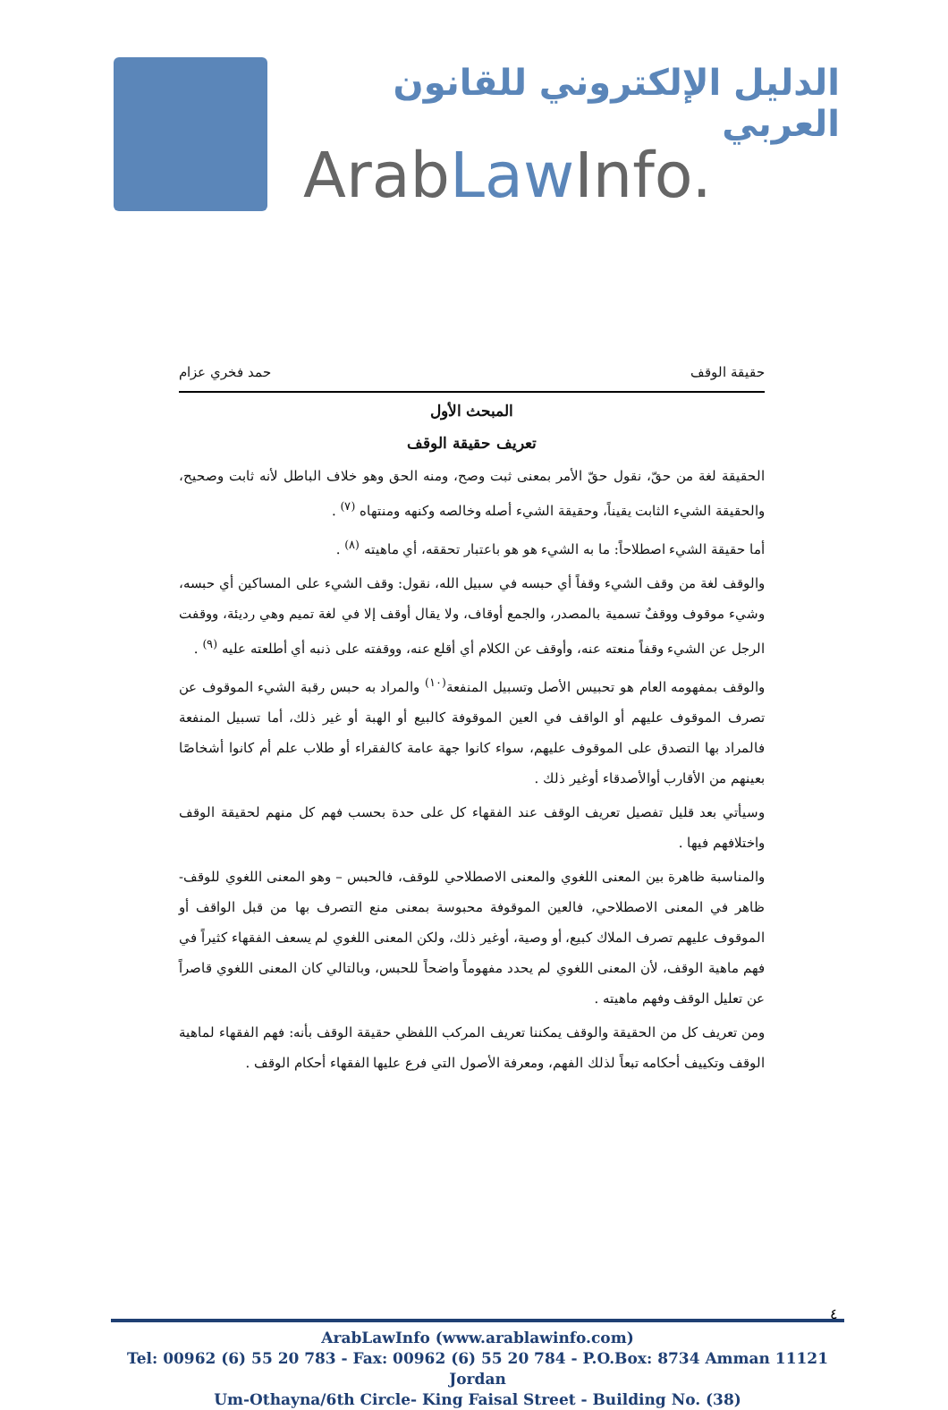الدليل الإلكتروني للقانون العربي
ArabLaw Info.
حقيقة الوقف حمد فخري عزام
المبحث الأول
تعريف حقيقة الوقف
الحقيقة لغة من حقّ، نقول حقّ الأمر بمعنى ثبت وصح، ومنه الحق وهو خلاف الباطل لأنه ثابت وصحيح، والحقيقة الشيء الثابت يقيناً، وحقيقة الشيء أصله وخالصه وكنهه ومنتهاه <sup>(٧)</sup> .
أما حقيقة الشيء اصطلاحاً: ما به الشيء هو هو باعتبار تحققه، أي ماهيته <sup>(٨)</sup> .
والوقف لغة من وقف الشيء وقفاً أي حبسه في سبيل الله، نقول: وقف الشيء على المساكين أي حبسه، وشيء موقوف ووقفٌ تسمية بالمصدر، والجمع أوقاف، ولا يقال أوقف إلا في لغة تميم وهي رديئة، ووقفت الرجل عن الشيء وقفاً منعته عنه، وأوقف عن الكلام أي أقلع عنه، ووقفته على ذنبه أي أطلعته عليه <sup>(٩)</sup> .
والوقف بمفهومه العام هو تحبيس الأصل وتسبيل المنفعة<sup>(١٠)</sup> والمراد به حبس رقبة الشيء الموقوف عن تصرف الموقوف عليهم أو الواقف في العين الموقوفة كالبيع أو الهبة أو غير ذلك، أما تسبيل المنفعة فالمراد بها التصدق على الموقوف عليهم، سواء كانوا جهة عامة كالفقراء أو طلاب علم أم كانوا أشخاصًا بعينهم من الأقارب أوالأصدقاء أوغير ذلك .
وسيأتي بعد قليل تفصيل تعريف الوقف عند الفقهاء كل على حدة بحسب فهم كل منهم لحقيقة الوقف واختلافهم فيها .
والمناسبة ظاهرة بين المعنى اللغوي والمعنى الاصطلاحي للوقف، فالحبس – وهو المعنى اللغوي للوقف- ظاهر في المعنى الاصطلاحي، فالعين الموقوفة محبوسة بمعنى منع التصرف بها من قبل الواقف أو الموقوف عليهم تصرف الملاك كبيع، أو وصية، أوغير ذلك، ولكن المعنى اللغوي لم يسعف الفقهاء كثيراً في فهم ماهية الوقف، لأن المعنى اللغوي لم يحدد مفهوماً واضحاً للحبس، وبالتالي كان المعنى اللغوي قاصراً عن تعليل الوقف وفهم ماهيته .
ومن تعريف كل من الحقيقة والوقف يمكننا تعريف المركب اللفظي حقيقة الوقف بأنه: فهم الفقهاء لماهية الوقف وتكييف أحكامه تبعاً لذلك الفهم، ومعرفة الأصول التي فرع عليها الفقهاء أحكام الوقف .
٤
ArabLawInfo (www.arablawinfo.com)
Tel: 00962 (6) 55 20 783 - Fax: 00962 (6) 55 20 784 - P.O.Box: 8734 Amman 11121 Jordan
Um-Othayna/6th Circle- King Faisal Street - Building No. (38)